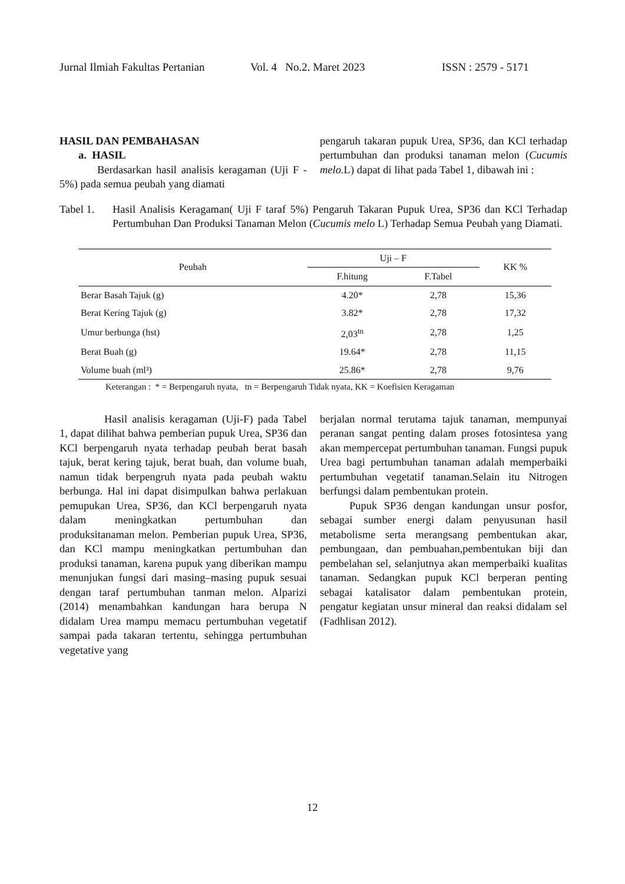Jurnal Ilmiah Fakultas Pertanian Vol. 4 No.2. Maret 2023 ISSN : 2579 - 5171
HASIL DAN PEMBAHASAN
a. HASIL
Berdasarkan hasil analisis keragaman (Uji F - 5%) pada semua peubah yang diamati
pengaruh takaran pupuk Urea, SP36, dan KCl terhadap pertumbuhan dan produksi tanaman melon (Cucumis melo. L) dapat di lihat pada Tabel 1, dibawah ini :
Tabel 1. Hasil Analisis Keragaman( Uji F taraf 5%) Pengaruh Takaran Pupuk Urea, SP36 dan KCl Terhadap Pertumbuhan Dan Produksi Tanaman Melon (Cucumis melo L) Terhadap Semua Peubah yang Diamati.
| Peubah | Uji – F | | KK % |
| --- | --- | --- | --- |
| | F.hitung | F.Tabel | |
| Berar Basah Tajuk (g) | 4.20* | 2,78 | 15,36 |
| Berat Kering Tajuk (g) | 3.82* | 2,78 | 17,32 |
| Umur berbunga (hst) | 2,03<sup>tn</sup> | 2,78 | 1,25 |
| Berat Buah (g) | 19.64* | 2,78 | 11,15 |
| Volume buah (ml³) | 25.86* | 2,78 | 9,76 |
Keterangan : * = Berpengaruh nyata, tn = Berpengaruh Tidak nyata, KK = Koefisien Keragaman
Hasil analisis keragaman (Uji-F) pada Tabel 1, dapat dilihat bahwa pemberian pupuk Urea, SP36 dan KCl berpengaruh nyata terhadap peubah berat basah tajuk, berat kering tajuk, berat buah, dan volume buah, namun tidak berpengruh nyata pada peubah waktu berbunga. Hal ini dapat disimpulkan bahwa perlakuan pemupukan Urea, SP36, dan KCl berpengaruh nyata dalam meningkatkan pertumbuhan dan produksitanaman melon. Pemberian pupuk Urea, SP36, dan KCl mampu meningkatkan pertumbuhan dan produksi tanaman, karena pupuk yang diberikan mampu menunjukan fungsi dari masing–masing pupuk sesuai dengan taraf pertumbuhan tanman melon. Alparizi (2014) menambahkan kandungan hara berupa N didalam Urea mampu memacu pertumbuhan vegetatif sampai pada takaran tertentu, sehingga pertumbuhan vegetative yang
berjalan normal terutama tajuk tanaman, mempunyai peranan sangat penting dalam proses fotosintesa yang akan mempercepat pertumbuhan tanaman. Fungsi pupuk Urea bagi pertumbuhan tanaman adalah memperbaiki pertumbuhan vegetatif tanaman.Selain itu Nitrogen berfungsi dalam pembentukan protein.
Pupuk SP36 dengan kandungan unsur posfor, sebagai sumber energi dalam penyusunan hasil metabolisme serta merangsang pembentukan akar, pembungaan, dan pembuahan,pembentukan biji dan pembelahan sel, selanjutnya akan memperbaiki kualitas tanaman. Sedangkan pupuk KCl berperan penting sebagai katalisator dalam pembentukan protein, pengatur kegiatan unsur mineral dan reaksi didalam sel (Fadhlisan 2012).
12